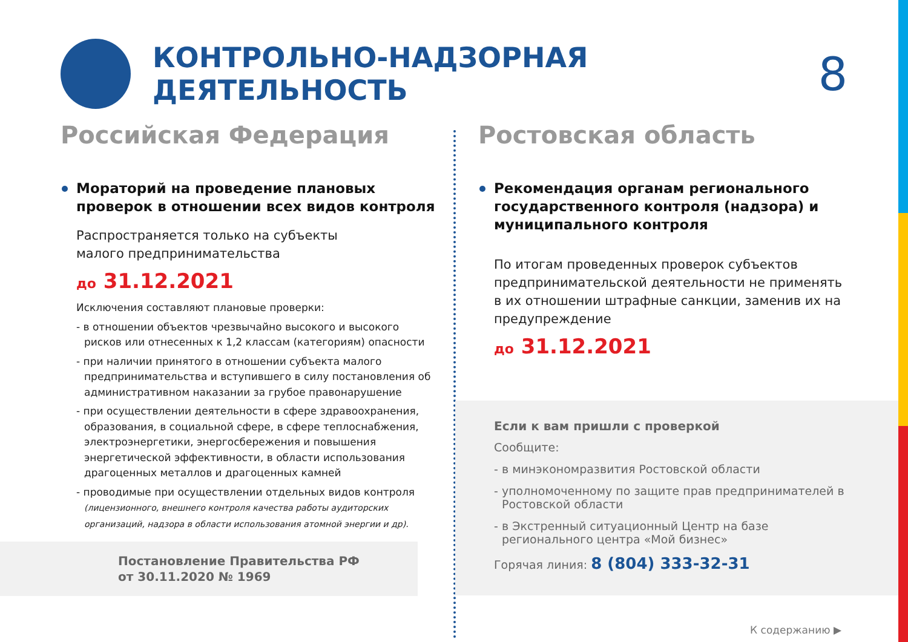КОНТРОЛЬНО-НАДЗОРНАЯ ДЕЯТЕЛЬНОСТЬ
8
Постановление Правительства РФ
от 30.11.2020 № 1969
Российская Федерация
Мораторий на проведение плановых проверок в отношении всех видов контроля
Распространяется только на субъекты
малого предпринимательства
до 31.12.2021
Исключения составляют плановые проверки:
- в отношении объектов чрезвычайно высокого и высокого рисков или отнесенных к 1,2 классам (категориям) опасности
- при наличии принятого в отношении субъекта малого предпринимательства и вступившего в силу постановления об административном наказании за грубое правонарушение
- при осуществлении деятельности в сфере здравоохранения, образования, в социальной сфере, в сфере теплоснабжения, электроэнергетики, энергосбережения и повышения энергетической эффективности, в области использования драгоценных металлов и драгоценных камней
- проводимые при осуществлении отдельных видов контроля (лицензионного, внешнего контроля качества работы аудиторских организаций, надзора в области использования атомной энергии и др).
Ростовская область
Рекомендация органам регионального государственного контроля (надзора) и муниципального контроля
По итогам проведенных проверок субъектов предпринимательской деятельности не применять в их отношении штрафные санкции, заменив их на предупреждение
до 31.12.2021
Если к вам пришли с проверкой
Сообщите:
- в минэкономразвития Ростовской области
- уполномоченному по защите прав предпринимателей в Ростовской области
- в Экстренный ситуационный Центр на базе регионального центра «Мой бизнес»
Горячая линия: 8 (804) 333-32-31
К содержанию ▶